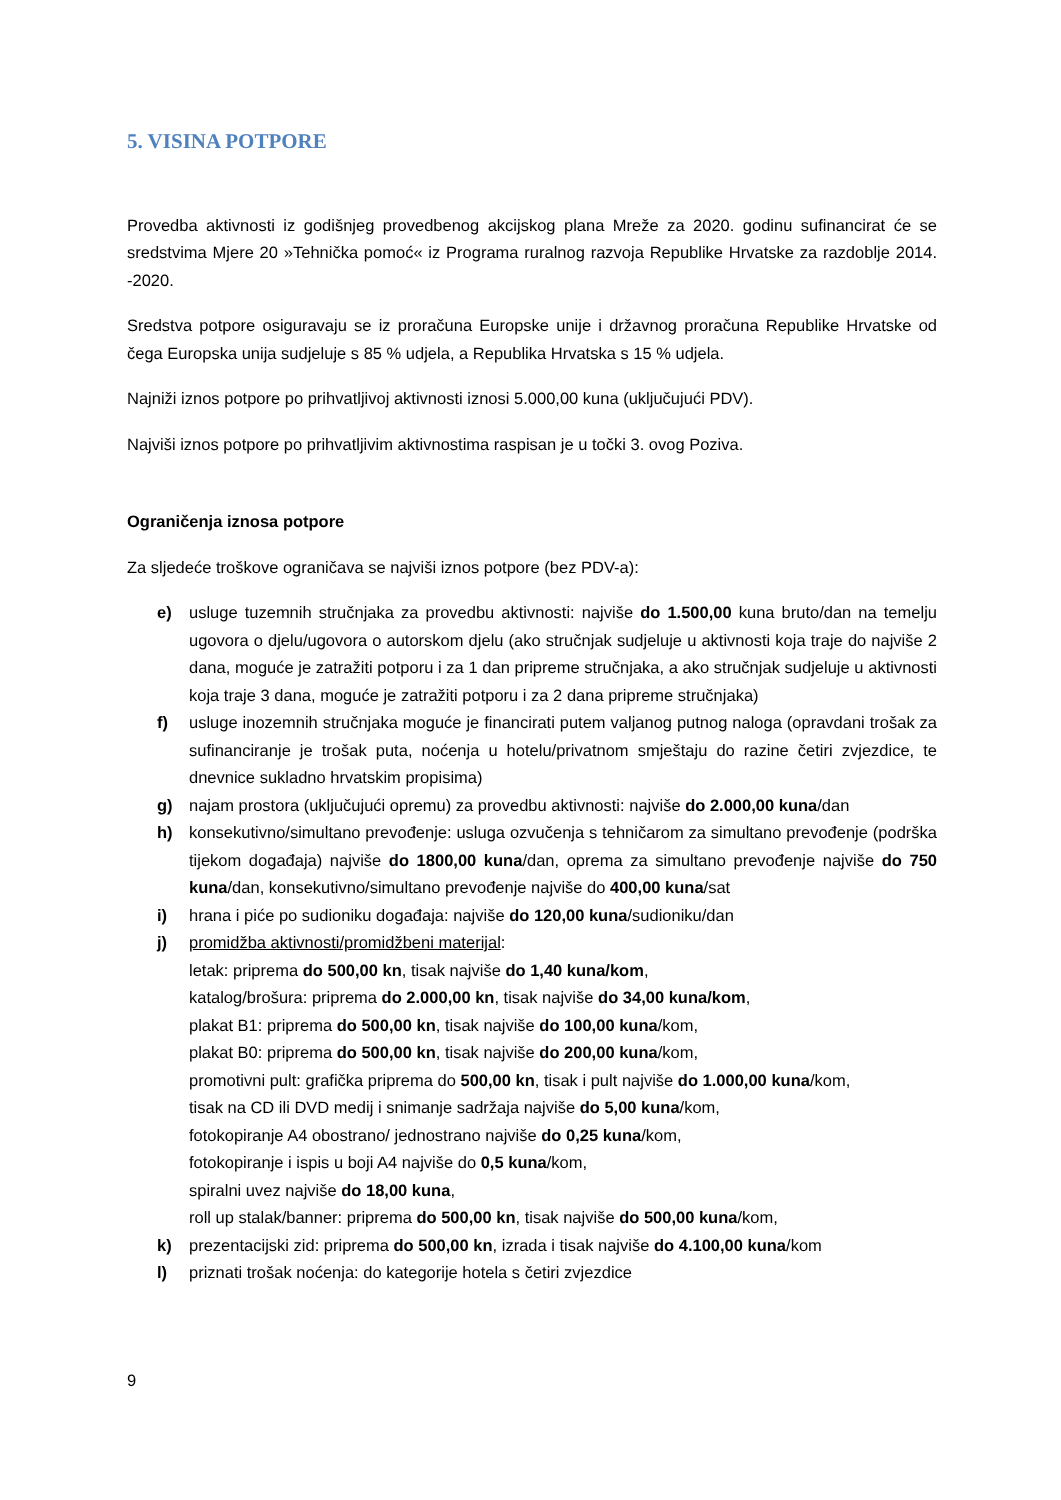5. VISINA POTPORE
Provedba aktivnosti iz godišnjeg provedbenog akcijskog plana Mreže za 2020. godinu sufinancirat će se sredstvima Mjere 20 »Tehnička pomoć« iz Programa ruralnog razvoja Republike Hrvatske za razdoblje 2014. -2020.
Sredstva potpore osiguravaju se iz proračuna Europske unije i državnog proračuna Republike Hrvatske od čega Europska unija sudjeluje s 85 % udjela, a Republika Hrvatska s 15 % udjela.
Najniži iznos potpore po prihvatljivoj aktivnosti iznosi 5.000,00 kuna (uključujući PDV).
Najviši iznos potpore po prihvatljivim aktivnostima raspisan je u točki 3. ovog Poziva.
Ograničenja iznosa potpore
Za sljedeće troškove ograničava se najviši iznos potpore (bez PDV-a):
e) usluge tuzemnih stručnjaka za provedbu aktivnosti: najviše do 1.500,00 kuna bruto/dan na temelju ugovora o djelu/ugovora o autorskom djelu (ako stručnjak sudjeluje u aktivnosti koja traje do najviše 2 dana, moguće je zatražiti potporu i za 1 dan pripreme stručnjaka, a ako stručnjak sudjeluje u aktivnosti koja traje 3 dana, moguće je zatražiti potporu i za 2 dana pripreme stručnjaka)
f) usluge inozemnih stručnjaka moguće je financirati putem valjanog putnog naloga (opravdani trošak za sufinanciranje je trošak puta, noćenja u hotelu/privatnom smještaju do razine četiri zvjezdice, te dnevnice sukladno hrvatskim propisima)
g) najam prostora (uključujući opremu) za provedbu aktivnosti: najviše do 2.000,00 kuna/dan
h) konsekutivno/simultano prevođenje: usluga ozvučenja s tehničarom za simultano prevođenje (podrška tijekom događaja) najviše do 1800,00 kuna/dan, oprema za simultano prevođenje najviše do 750 kuna/dan, konsekutivno/simultano prevođenje najviše do 400,00 kuna/sat
i) hrana i piće po sudioniku događaja: najviše do 120,00 kuna/sudioniku/dan
j) promidžba aktivnosti/promidžbeni materijal:
letak: priprema do 500,00 kn, tisak najviše do 1,40 kuna/kom,
katalog/brošura: priprema do 2.000,00 kn, tisak najviše do 34,00 kuna/kom,
plakat B1: priprema do 500,00 kn, tisak najviše do 100,00 kuna/kom,
plakat B0: priprema do 500,00 kn, tisak najviše do 200,00 kuna/kom,
promotivni pult: grafička priprema do 500,00 kn, tisak i pult najviše do 1.000,00 kuna/kom,
tisak na CD ili DVD medij i snimanje sadržaja najviše do 5,00 kuna/kom,
fotokopiranje A4 obostrano/ jednostrano najviše do 0,25 kuna/kom,
fotokopiranje i ispis u boji A4 najviše do 0,5 kuna/kom,
spiralni uvez najviše do 18,00 kuna,
roll up stalak/banner: priprema do 500,00 kn, tisak najviše do 500,00 kuna/kom,
k) prezentacijski zid: priprema do 500,00 kn, izrada i tisak najviše do 4.100,00 kuna/kom
l) priznati trošak noćenja: do kategorije hotela s četiri zvjezdice
9